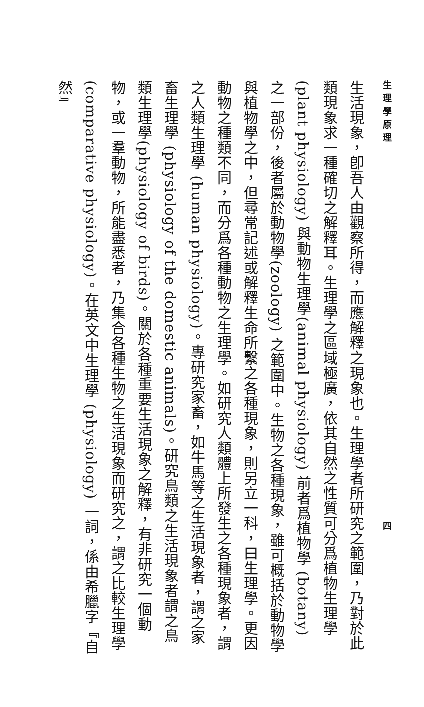生 理 學 原 理 四
生活現象，卽吾人由觀察所得，而應解釋之現象也。生理學者所研究之範圍，乃對於此類現象求一種確切之解釋耳。生理學之區域極廣，依其自然之性質可分爲植物生理學 (plant physiology) 與動物生理學(animal physiology) 前者爲植物學 (botany) 之一部份，後者屬於動物學(zoology) 之範圍中。生物之各種現象，雖可概括於動物學與植物學之中，但尋常記述或解釋生命所繫之各種現象，則另立一科，曰生理學。更因動物之種類不同，而分爲各種動物之生理學。如研究人類體上所發生之各種現象者，謂之人類生理學 (human physiology)。專研究家畜，如牛馬等之生活現象者，謂之家畜生理學 (physiology of the domestic animals)。研究鳥類之生活現象者謂之鳥類生理學(physiology of birds)。關於各種重要生活現象之解釋，有非研究一個動物，或一羣動物，所能盡悉者，乃集合各種生物之生活現象而研究之，謂之比較生理學 (comparative physiology)。在英文中生理學 (physiology) 一詞，係由希臘字『自然』